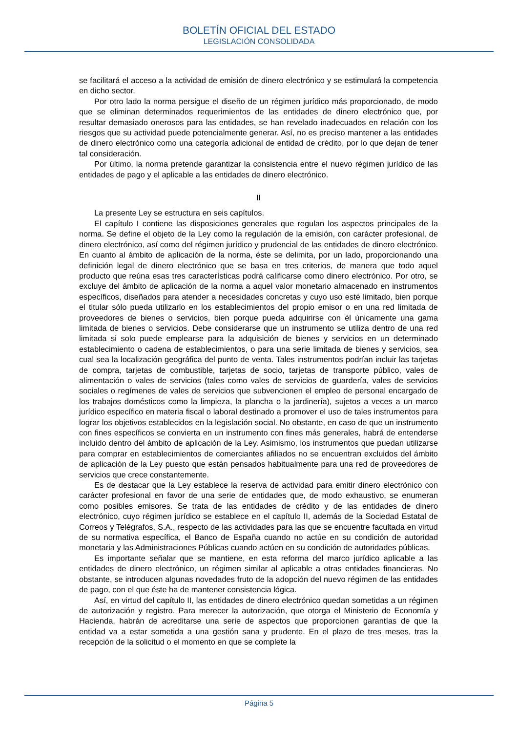BOLETÍN OFICIAL DEL ESTADO
LEGISLACIÓN CONSOLIDADA
se facilitará el acceso a la actividad de emisión de dinero electrónico y se estimulará la competencia en dicho sector.
Por otro lado la norma persigue el diseño de un régimen jurídico más proporcionado, de modo que se eliminan determinados requerimientos de las entidades de dinero electrónico que, por resultar demasiado onerosos para las entidades, se han revelado inadecuados en relación con los riesgos que su actividad puede potencialmente generar. Así, no es preciso mantener a las entidades de dinero electrónico como una categoría adicional de entidad de crédito, por lo que dejan de tener tal consideración.
Por último, la norma pretende garantizar la consistencia entre el nuevo régimen jurídico de las entidades de pago y el aplicable a las entidades de dinero electrónico.
II
La presente Ley se estructura en seis capítulos.
El capítulo I contiene las disposiciones generales que regulan los aspectos principales de la norma. Se define el objeto de la Ley como la regulación de la emisión, con carácter profesional, de dinero electrónico, así como del régimen jurídico y prudencial de las entidades de dinero electrónico. En cuanto al ámbito de aplicación de la norma, éste se delimita, por un lado, proporcionando una definición legal de dinero electrónico que se basa en tres criterios, de manera que todo aquel producto que reúna esas tres características podrá calificarse como dinero electrónico. Por otro, se excluye del ámbito de aplicación de la norma a aquel valor monetario almacenado en instrumentos específicos, diseñados para atender a necesidades concretas y cuyo uso esté limitado, bien porque el titular sólo pueda utilizarlo en los establecimientos del propio emisor o en una red limitada de proveedores de bienes o servicios, bien porque pueda adquirirse con él únicamente una gama limitada de bienes o servicios. Debe considerarse que un instrumento se utiliza dentro de una red limitada si solo puede emplearse para la adquisición de bienes y servicios en un determinado establecimiento o cadena de establecimientos, o para una serie limitada de bienes y servicios, sea cual sea la localización geográfica del punto de venta. Tales instrumentos podrían incluir las tarjetas de compra, tarjetas de combustible, tarjetas de socio, tarjetas de transporte público, vales de alimentación o vales de servicios (tales como vales de servicios de guardería, vales de servicios sociales o regímenes de vales de servicios que subvencionen el empleo de personal encargado de los trabajos domésticos como la limpieza, la plancha o la jardinería), sujetos a veces a un marco jurídico específico en materia fiscal o laboral destinado a promover el uso de tales instrumentos para lograr los objetivos establecidos en la legislación social. No obstante, en caso de que un instrumento con fines específicos se convierta en un instrumento con fines más generales, habrá de entenderse incluido dentro del ámbito de aplicación de la Ley. Asimismo, los instrumentos que puedan utilizarse para comprar en establecimientos de comerciantes afiliados no se encuentran excluidos del ámbito de aplicación de la Ley puesto que están pensados habitualmente para una red de proveedores de servicios que crece constantemente.
Es de destacar que la Ley establece la reserva de actividad para emitir dinero electrónico con carácter profesional en favor de una serie de entidades que, de modo exhaustivo, se enumeran como posibles emisores. Se trata de las entidades de crédito y de las entidades de dinero electrónico, cuyo régimen jurídico se establece en el capítulo II, además de la Sociedad Estatal de Correos y Telégrafos, S.A., respecto de las actividades para las que se encuentre facultada en virtud de su normativa específica, el Banco de España cuando no actúe en su condición de autoridad monetaria y las Administraciones Públicas cuando actúen en su condición de autoridades públicas.
Es importante señalar que se mantiene, en esta reforma del marco jurídico aplicable a las entidades de dinero electrónico, un régimen similar al aplicable a otras entidades financieras. No obstante, se introducen algunas novedades fruto de la adopción del nuevo régimen de las entidades de pago, con el que éste ha de mantener consistencia lógica.
Así, en virtud del capítulo II, las entidades de dinero electrónico quedan sometidas a un régimen de autorización y registro. Para merecer la autorización, que otorga el Ministerio de Economía y Hacienda, habrán de acreditarse una serie de aspectos que proporcionen garantías de que la entidad va a estar sometida a una gestión sana y prudente. En el plazo de tres meses, tras la recepción de la solicitud o el momento en que se complete la
Página 5